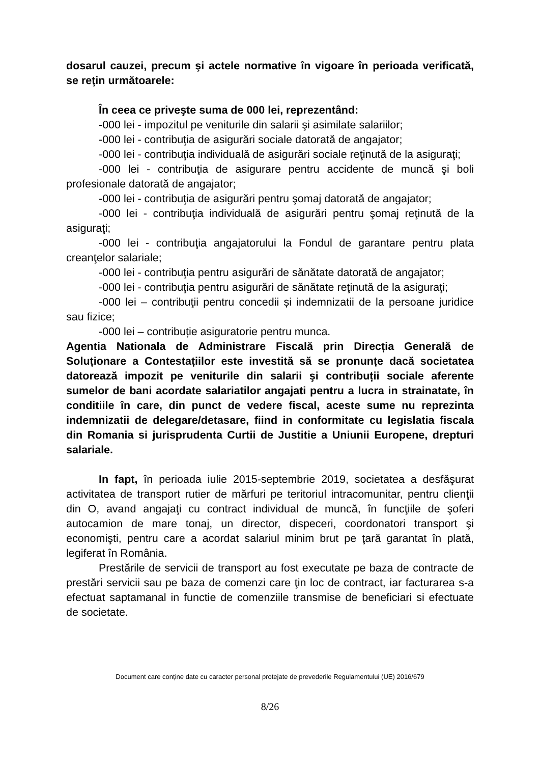dosarul cauzei, precum şi actele normative în vigoare în perioada verificată, se reţin următoarele:
În ceea ce priveşte suma de 000 lei, reprezentând:
-000 lei - impozitul pe veniturile din salarii şi asimilate salariilor;
-000 lei - contribuţia de asigurări sociale datorată de angajator;
-000 lei - contribuţia individuală de asigurări sociale reţinută de la asiguraţi;
-000 lei - contribuţia de asigurare pentru accidente de muncă şi boli profesionale datorată de angajator;
-000 lei - contribuţia de asigurări pentru şomaj datorată de angajator;
-000 lei - contribuţia individuală de asigurări pentru şomaj reţinută de la asiguraţi;
-000 lei - contribuţia angajatorului la Fondul de garantare pentru plata creanţelor salariale;
-000 lei - contribuţia pentru asigurări de sănătate datorată de angajator;
-000 lei - contribuţia pentru asigurări de sănătate reţinută de la asiguraţi;
-000 lei – contribuţii pentru concedii și indemnizatii de la persoane juridice sau fizice;
-000 lei – contribuție asiguratorie pentru munca.
Agentia Nationala de Administrare Fiscală prin Direcția Generală de Soluționare a Contestațiilor este investită să se pronunțe dacă societatea datorează impozit pe veniturile din salarii şi contribuții sociale aferente sumelor de bani acordate salariatilor angajati pentru a lucra in strainatate, în conditiile în care, din punct de vedere fiscal, aceste sume nu reprezinta indemnizatii de delegare/detasare, fiind in conformitate cu legislatia fiscala din Romania si jurisprudenta Curtii de Justitie a Uniunii Europene, drepturi salariale.
In fapt, în perioada iulie 2015-septembrie 2019, societatea a desfăşurat activitatea de transport rutier de mărfuri pe teritoriul intracomunitar, pentru clienţii din O, avand angajaţi cu contract individual de muncă, în funcţiile de şoferi autocamion de mare tonaj, un director, dispeceri, coordonatori transport şi economişti, pentru care a acordat salariul minim brut pe ţară garantat în plată, legiferat în România.
Prestările de servicii de transport au fost executate pe baza de contracte de prestări servicii sau pe baza de comenzi care ţin loc de contract, iar facturarea s-a efectuat saptamanal in functie de comenziile transmise de beneficiari si efectuate de societate.
Document care conține date cu caracter personal protejate de prevederile Regulamentului (UE) 2016/679
8/26